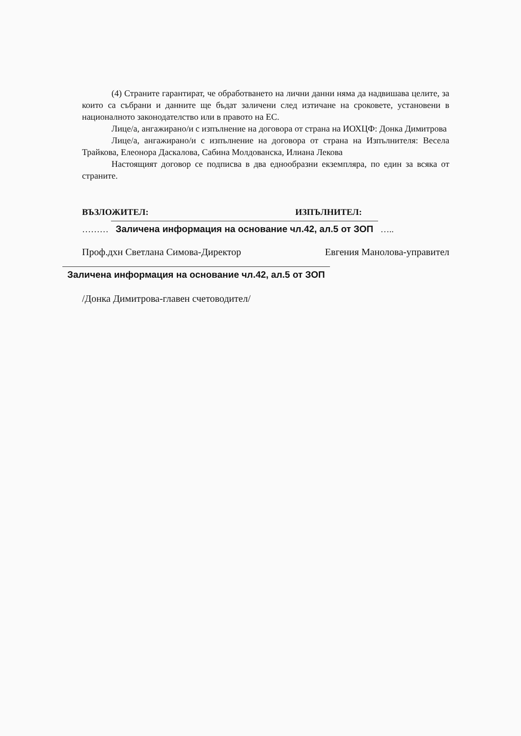(4) Страните гарантират, че обработването на лични данни няма да надвишава целите, за които са събрани и данните ще бъдат заличени след изтичане на сроковете, установени в националното законодателство или в правото на ЕС.
Лице/а, ангажирано/и с изпълнение на договора от страна на ИОХЦФ: Донка Димитрова
Лице/а, ангажирано/и с изпълнение на договора от страна на Изпълнителя: Весела Трайкова, Елеонора Даскалова, Сабина Молдованска, Илиана Лекова
Настоящият договор се подписва в два еднообразни екземпляра, по един за всяка от страните.
ВЪЗЛОЖИТЕЛ: ИЗПЪЛНИТЕЛ:
……… Заличена информация на основание чл.42, ал.5 от ЗОП …..
Проф.дхн Светлана Симова-Директор Евгения Манолова-управител
Заличена информация на основание чл.42, ал.5 от ЗОП
/Донка Димитрова-главен счетоводител/